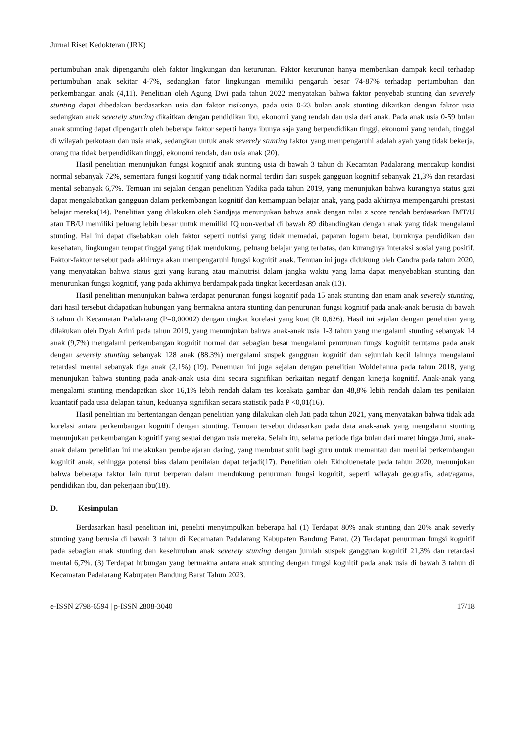Jurnal Riset Kedokteran (JRK)
pertumbuhan anak dipengaruhi oleh faktor lingkungan dan keturunan. Faktor keturunan hanya memberikan dampak kecil terhadap pertumbuhan anak sekitar 4-7%, sedangkan fator lingkungan memiliki pengaruh besar 74-87% terhadap pertumbuhan dan perkembangan anak (4,11). Penelitian oleh Agung Dwi pada tahun 2022 menyatakan bahwa faktor penyebab stunting dan severely stunting dapat dibedakan berdasarkan usia dan faktor risikonya, pada usia 0-23 bulan anak stunting dikaitkan dengan faktor usia sedangkan anak severely stunting dikaitkan dengan pendidikan ibu, ekonomi yang rendah dan usia dari anak. Pada anak usia 0-59 bulan anak stunting dapat dipengaruh oleh beberapa faktor seperti hanya ibunya saja yang berpendidikan tinggi, ekonomi yang rendah, tinggal di wilayah perkotaan dan usia anak, sedangkan untuk anak severely stunting faktor yang mempengaruhi adalah ayah yang tidak bekerja, orang tua tidak berpendidikan tinggi, ekonomi rendah, dan usia anak (20).
Hasil penelitian menunjukan fungsi kognitif anak stunting usia di bawah 3 tahun di Kecamtan Padalarang mencakup kondisi normal sebanyak 72%, sementara fungsi kognitif yang tidak normal terdiri dari suspek gangguan kognitif sebanyak 21,3% dan retardasi mental sebanyak 6,7%. Temuan ini sejalan dengan penelitian Yadika pada tahun 2019, yang menunjukan bahwa kurangnya status gizi dapat mengakibatkan gangguan dalam perkembangan kognitif dan kemampuan belajar anak, yang pada akhirnya mempengaruhi prestasi belajar mereka(14). Penelitian yang dilakukan oleh Sandjaja menunjukan bahwa anak dengan nilai z score rendah berdasarkan IMT/U atau TB/U memiliki peluang lebih besar untuk memiliki IQ non-verbal di bawah 89 dibandingkan dengan anak yang tidak mengalami stunting. Hal ini dapat disebabkan oleh faktor seperti nutrisi yang tidak memadai, paparan logam berat, buruknya pendidikan dan kesehatan, lingkungan tempat tinggal yang tidak mendukung, peluang belajar yang terbatas, dan kurangnya interaksi sosial yang positif. Faktor-faktor tersebut pada akhirnya akan mempengaruhi fungsi kognitif anak. Temuan ini juga didukung oleh Candra pada tahun 2020, yang menyatakan bahwa status gizi yang kurang atau malnutrisi dalam jangka waktu yang lama dapat menyebabkan stunting dan menurunkan fungsi kognitif, yang pada akhirnya berdampak pada tingkat kecerdasan anak (13).
Hasil penelitian menunjukan bahwa terdapat penurunan fungsi kognitif pada 15 anak stunting dan enam anak severely stunting, dari hasil tersebut didapatkan hubungan yang bermakna antara stunting dan penurunan fungsi kognitif pada anak-anak berusia di bawah 3 tahun di Kecamatan Padalarang (P=0,00002) dengan tingkat korelasi yang kuat (R 0,626). Hasil ini sejalan dengan penelitian yang dilakukan oleh Dyah Arini pada tahun 2019, yang menunjukan bahwa anak-anak usia 1-3 tahun yang mengalami stunting sebanyak 14 anak (9,7%) mengalami perkembangan kognitif normal dan sebagian besar mengalami penurunan fungsi kognitif terutama pada anak dengan severely stunting sebanyak 128 anak (88.3%) mengalami suspek gangguan kognitif dan sejumlah kecil lainnya mengalami retardasi mental sebanyak tiga anak (2,1%) (19). Penemuan ini juga sejalan dengan penelitian Woldehanna pada tahun 2018, yang menunjukan bahwa stunting pada anak-anak usia dini secara signifikan berkaitan negatif dengan kinerja kognitif. Anak-anak yang mengalami stunting mendapatkan skor 16,1% lebih rendah dalam tes kosakata gambar dan 48,8% lebih rendah dalam tes penilaian kuantatif pada usia delapan tahun, keduanya signifikan secara statistik pada P <0,01(16).
Hasil penelitian ini bertentangan dengan penelitian yang dilakukan oleh Jati pada tahun 2021, yang menyatakan bahwa tidak ada korelasi antara perkembangan kognitif dengan stunting. Temuan tersebut didasarkan pada data anak-anak yang mengalami stunting menunjukan perkembangan kognitif yang sesuai dengan usia mereka. Selain itu, selama periode tiga bulan dari maret hingga Juni, anak-anak dalam penelitian ini melakukan pembelajaran daring, yang membuat sulit bagi guru untuk memantau dan menilai perkembangan kognitif anak, sehingga potensi bias dalam penilaian dapat terjadi(17). Penelitian oleh Ekholuenetale pada tahun 2020, menunjukan bahwa beberapa faktor lain turut berperan dalam mendukung penurunan fungsi kognitif, seperti wilayah geografis, adat/agama, pendidikan ibu, dan pekerjaan ibu(18).
D. Kesimpulan
Berdasarkan hasil penelitian ini, peneliti menyimpulkan beberapa hal (1) Terdapat 80% anak stunting dan 20% anak severly stunting yang berusia di bawah 3 tahun di Kecamatan Padalarang Kabupaten Bandung Barat. (2) Terdapat penurunan fungsi kognitif pada sebagian anak stunting dan keseluruhan anak severely stunting dengan jumlah suspek gangguan kognitif 21,3% dan retardasi mental 6,7%. (3) Terdapat hubungan yang bermakna antara anak stunting dengan fungsi kognitif pada anak usia di bawah 3 tahun di Kecamatan Padalarang Kabupaten Bandung Barat Tahun 2023.
e-ISSN 2798-6594 | p-ISSN 2808-3040 17/18